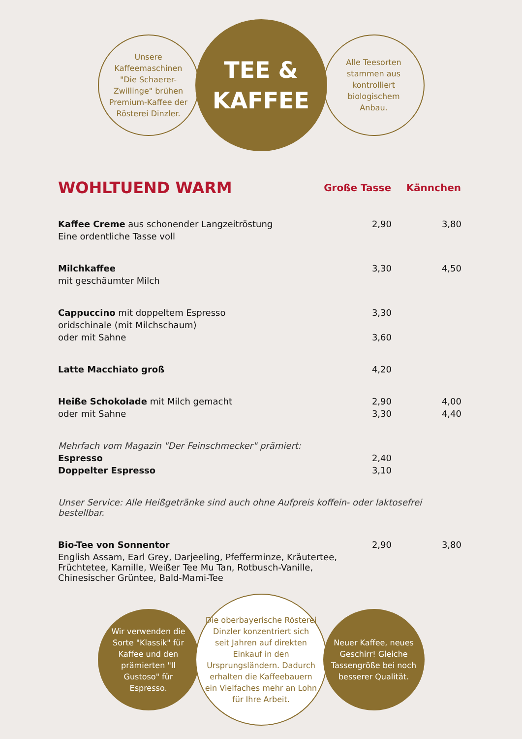Unsere Kaffeemaschinen "Die Schaerer-Zwillinge" brühen Premium-Kaffee der Rösterei Dinzler.
TEE &
KAFFEE
Alle Teesorten stammen aus kontrolliert biologischem Anbau.
| WOHLTUEND WARM | Große Tasse | Kännchen |
| Kaffee Creme aus schonender Langzeitröstung | 2,90 | 3,80 |
| Eine ordentliche Tasse voll | | |
| Milchkaffee | 3,30 | 4,50 |
| mit geschäumter Milch | | |
| Cappuccino mit doppeltem Espresso | 3,30 | |
| oridschinale (mit Milchschaum) | | |
| oder mit Sahne | 3,60 | |
| Latte Macchiato groß | 4,20 | |
| Heiße Schokolade mit Milch gemacht | 2,90 | 4,00 |
| oder mit Sahne | 3,30 | 4,40 |
| Mehrfach vom Magazin "Der Feinschmecker" prämiert: | | |
| Espresso | 2,40 | |
| Doppelter Espresso | 3,10 | |
| Unser Service: Alle Heißgetränke sind auch ohne Aufpreis koffein- oder laktosefrei bestellbar. | | |
| Bio-Tee von Sonnentor | 2,90 | 3,80 |
| English Assam, Earl Grey, Darjeeling, Pfefferminze, Kräutertee, Früchtetee, Kamille, Weißer Tee Mu Tan, Rotbusch-Vanille, Chinesischer Grüntee, Bald-Mami-Tee | | |
Wir verwenden die Sorte "Klassik" für Kaffee und den prämierten "Il Gustoso" für Espresso.
Die oberbayerische Rösterei Dinzler konzentriert sich seit Jahren auf direkten Einkauf in den Ursprungsländern. Dadurch erhalten die Kaffeebauern ein Vielfaches mehr an Lohn für Ihre Arbeit.
Neuer Kaffee, neues Geschirr! Gleiche Tassengröße bei noch besserer Qualität.